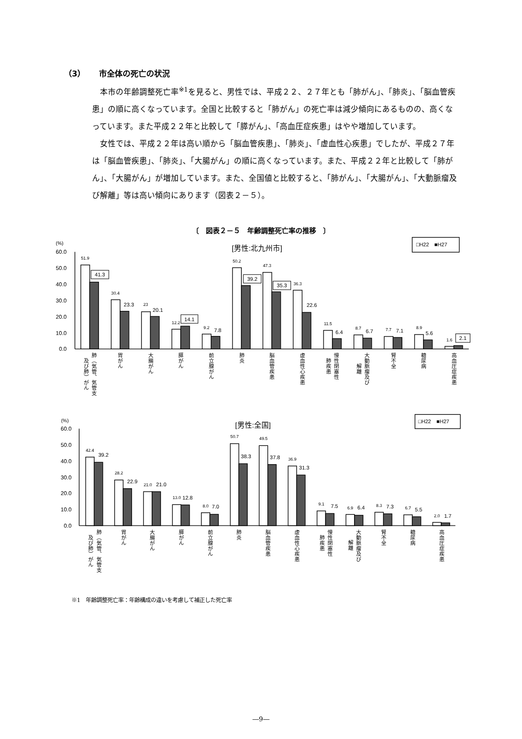（3） 市全体の死亡の状況
本市の年齢調整死亡率<sup>※1</sup>を見ると、男性では、平成２２、２７年とも「肺がん」、「肺炎」、「脳血管疾患」の順に高くなっています。全国と比較すると「肺がん」の死亡率は減少傾向にあるものの、高くなっています。また平成２２年と比較して「膵がん」、「高血圧症疾患」はやや増加しています。
女性では、平成２２年は高い順から「脳血管疾患」、「肺炎」、「虚血性心疾患」でしたが、平成２７年は「脳血管疾患」、「肺炎」、「大腸がん」の順に高くなっています。また、平成２２年と比較して「肺がん」、「大腸がん」が増加しています。また、全国値と比較すると、「肺がん」、「大腸がん」、「大動脈瘤及び解離」等は高い傾向にあります（図表２－５）。
〔　図表２－５　年齢調整死亡率の推移　〕
(%)
[男性:北九州市]
□H22　■H27
60.0
50.0
40.0
30.0
20.0
10.0
0.0
51.9
30.4
23
12.2
9.2
50.2
47.3
36.3
11.5
8.7
7.7
8.9
1.6
41.3
23.3
20.1
14.1
7.8
39.2
35.3
22.6
6.4
6.7
7.1
5.6
2.1
肺（気管、気管支
及び肺）がん
胃がん
大腸がん
膵がん
前立腺がん
肺炎
脳血管疾患
虚血性心疾患
慢性閉塞性
肺疾患
大動脈瘤及び
解離
腎不全
糖尿病
高血圧症疾患
(%)
[男性:全国]
□H22　■H27
60.0
50.0
40.0
30.0
20.0
10.0
0.0
42.4
28.2
21.0
13.0
8.0
50.7
49.5
36.9
9.1
6.9
8.3
6.7
2.0
39.2
22.9
21.0
12.8
7.0
38.3
37.8
31.3
7.5
6.4
7.3
5.5
1.7
肺（気管、気管支
及び肺）がん
胃がん
大腸がん
膵がん
前立腺がん
肺炎
脳血管疾患
虚血性心疾患
慢性閉塞性
肺疾患
大動脈瘤及び
解離
腎不全
糖尿病
高血圧症疾患
※1　年齢調整死亡率：年齢構成の違いを考慮して補正した死亡率
―9―